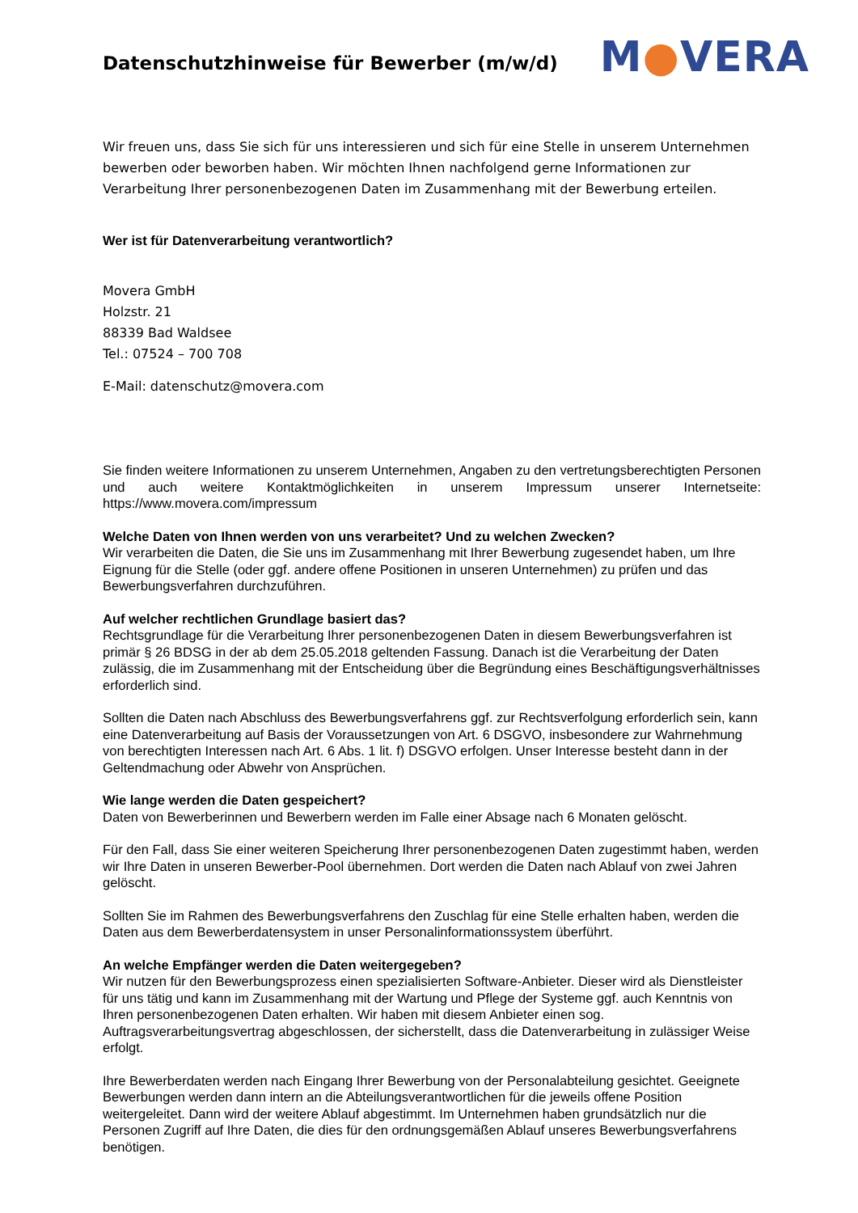Datenschutzhinweise für Bewerber (m/w/d)
M●VERA
Wir freuen uns, dass Sie sich für uns interessieren und sich für eine Stelle in unserem Unternehmen bewerben oder beworben haben. Wir möchten Ihnen nachfolgend gerne Informationen zur Verarbeitung Ihrer personenbezogenen Daten im Zusammenhang mit der Bewerbung erteilen.
Wer ist für Datenverarbeitung verantwortlich?
Movera GmbH
Holzstr. 21
88339 Bad Waldsee
Tel.: 07524 – 700 708
E-Mail: datenschutz@movera.com
Sie finden weitere Informationen zu unserem Unternehmen, Angaben zu den vertretungsberechtigten Personen und auch weitere Kontaktmöglichkeiten in unserem Impressum unserer Internetseite: https://www.movera.com/impressum
Welche Daten von Ihnen werden von uns verarbeitet? Und zu welchen Zwecken?
Wir verarbeiten die Daten, die Sie uns im Zusammenhang mit Ihrer Bewerbung zugesendet haben, um Ihre Eignung für die Stelle (oder ggf. andere offene Positionen in unseren Unternehmen) zu prüfen und das Bewerbungsverfahren durchzuführen.
Auf welcher rechtlichen Grundlage basiert das?
Rechtsgrundlage für die Verarbeitung Ihrer personenbezogenen Daten in diesem Bewerbungsverfahren ist primär § 26 BDSG in der ab dem 25.05.2018 geltenden Fassung. Danach ist die Verarbeitung der Daten zulässig, die im Zusammenhang mit der Entscheidung über die Begründung eines Beschäftigungsverhältnisses erforderlich sind.
Sollten die Daten nach Abschluss des Bewerbungsverfahrens ggf. zur Rechtsverfolgung erforderlich sein, kann eine Datenverarbeitung auf Basis der Voraussetzungen von Art. 6 DSGVO, insbesondere zur Wahrnehmung von berechtigten Interessen nach Art. 6 Abs. 1 lit. f) DSGVO erfolgen. Unser Interesse besteht dann in der Geltendmachung oder Abwehr von Ansprüchen.
Wie lange werden die Daten gespeichert?
Daten von Bewerberinnen und Bewerbern werden im Falle einer Absage nach 6 Monaten gelöscht.
Für den Fall, dass Sie einer weiteren Speicherung Ihrer personenbezogenen Daten zugestimmt haben, werden wir Ihre Daten in unseren Bewerber-Pool übernehmen. Dort werden die Daten nach Ablauf von zwei Jahren gelöscht.
Sollten Sie im Rahmen des Bewerbungsverfahrens den Zuschlag für eine Stelle erhalten haben, werden die Daten aus dem Bewerberdatensystem in unser Personalinformationssystem überführt.
An welche Empfänger werden die Daten weitergegeben?
Wir nutzen für den Bewerbungsprozess einen spezialisierten Software-Anbieter. Dieser wird als Dienstleister für uns tätig und kann im Zusammenhang mit der Wartung und Pflege der Systeme ggf. auch Kenntnis von Ihren personenbezogenen Daten erhalten. Wir haben mit diesem Anbieter einen sog. Auftragsverarbeitungsvertrag abgeschlossen, der sicherstellt, dass die Datenverarbeitung in zulässiger Weise erfolgt.
Ihre Bewerberdaten werden nach Eingang Ihrer Bewerbung von der Personalabteilung gesichtet. Geeignete Bewerbungen werden dann intern an die Abteilungsverantwortlichen für die jeweils offene Position weitergeleitet. Dann wird der weitere Ablauf abgestimmt. Im Unternehmen haben grundsätzlich nur die Personen Zugriff auf Ihre Daten, die dies für den ordnungsgemäßen Ablauf unseres Bewerbungsverfahrens benötigen.